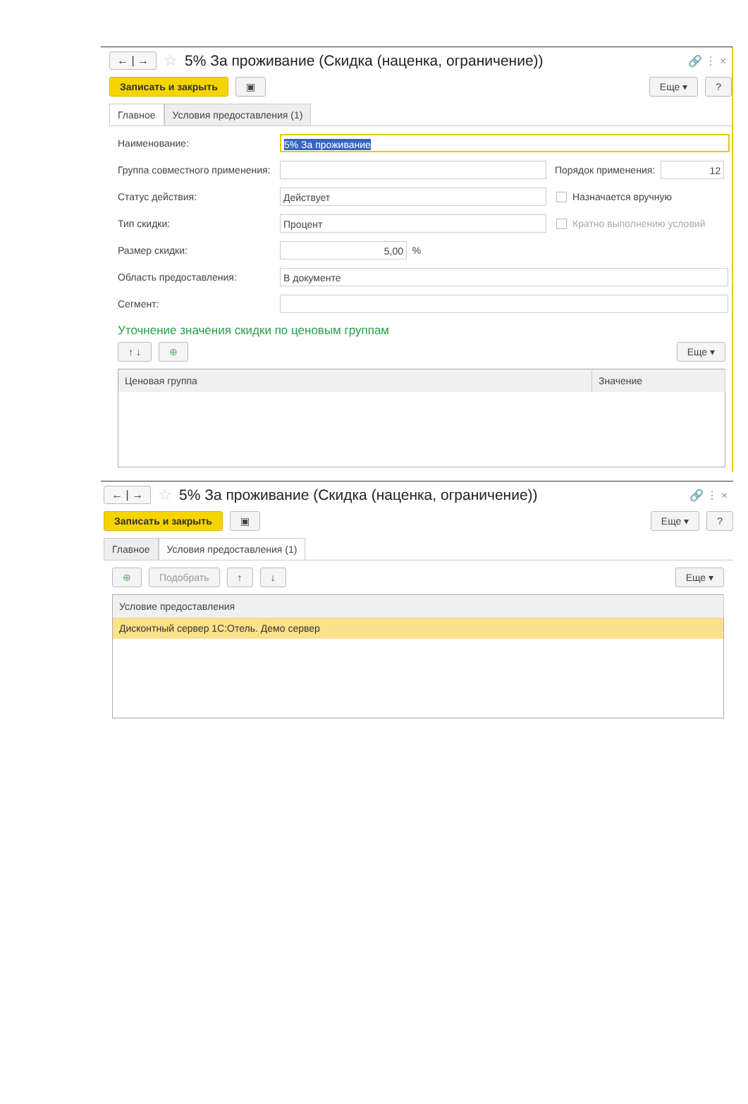← | → ☆ 5% За проживание (Скидка (наценка, ограничение)) 🔗 ⋮ ×
Записать и закрыть ▣ Еще ▾?
Главное Условия предоставления (1)
Наименование: 5% За проживание
Группа совместного применения: Порядок применения: 12
Статус действия: Действует Назначается вручную
Тип скидки: Процент Кратно выполнению условий
Размер скидки: 5,00 %
Область предоставления: В документе
Сегмент:
Уточнение значения скидки по ценовым группам
↑ ↓ ⊕ Еще ▾
| Ценовая группа | Значение |
| --- | --- |
← | → ☆ 5% За проживание (Скидка (наценка, ограничение)) 🔗 ⋮ ×
Записать и закрыть ▣ Еще ▾?
Главное Условия предоставления (1)
⊕ Подобрать ↑ ↓ Еще ▾
| Условие предоставления |
| --- |
| Дисконтный сервер 1С:Отель. Демо сервер |